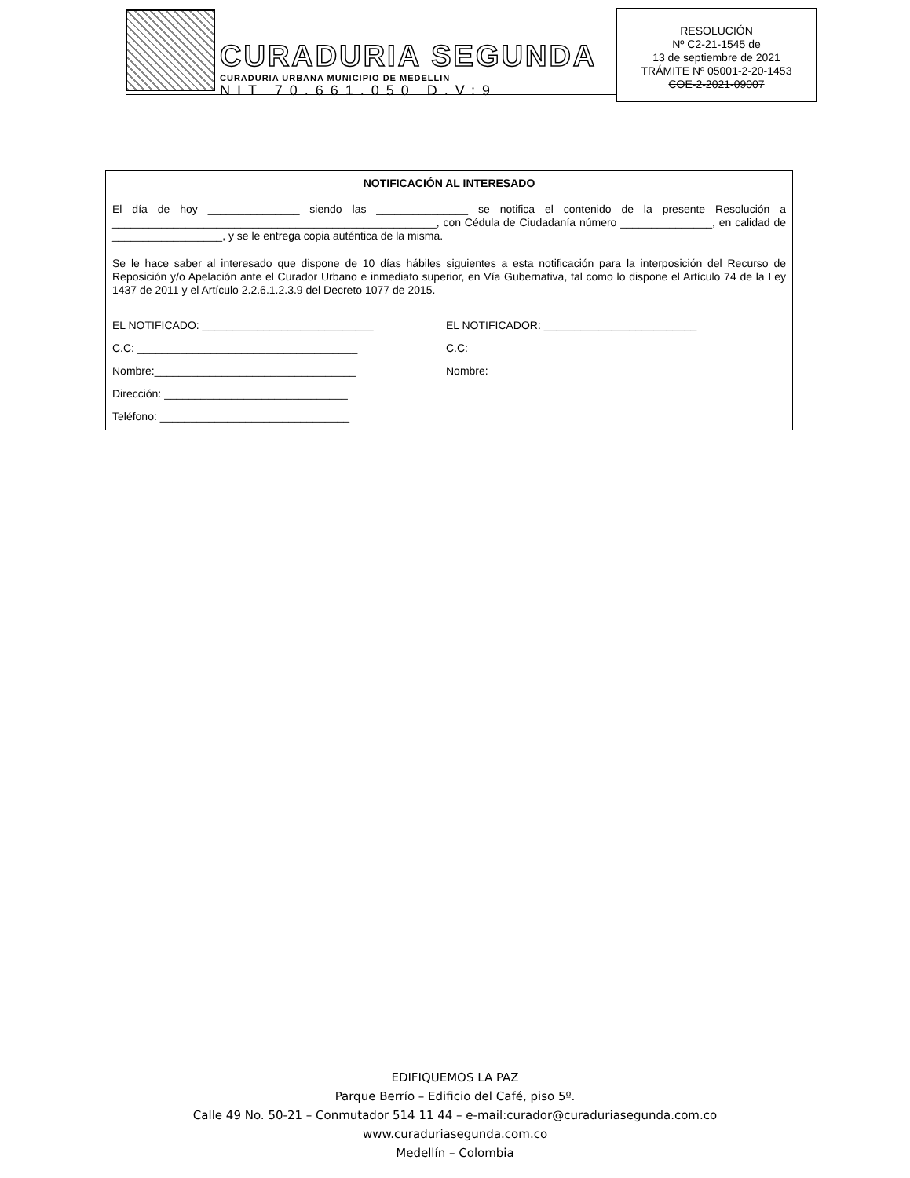CURADURIA SEGUNDA
CURADURIA URBANA MUNICIPIO DE MEDELLIN
NIT 70.661.050 D.V:9
RESOLUCIÓN
Nº C2-21-1545 de
13 de septiembre de 2021
TRÁMITE Nº 05001-2-20-1453
COE-2-2021-09007
NOTIFICACIÓN AL INTERESADO
El día de hoy _______________ siendo las _______________ se notifica el contenido de la presente Resolución a _____________________________________________________, con Cédula de Ciudadanía número _______________, en calidad de __________________, y se le entrega copia auténtica de la misma.
Se le hace saber al interesado que dispone de 10 días hábiles siguientes a esta notificación para la interposición del Recurso de Reposición y/o Apelación ante el Curador Urbano e inmediato superior, en Vía Gubernativa, tal como lo dispone el Artículo 74 de la Ley 1437 de 2011 y el Artículo 2.2.6.1.2.3.9 del Decreto 1077 de 2015.
EL NOTIFICADO: ____________________________ EL NOTIFICADOR: _________________________
C.C: ____________________________________ C.C:
Nombre:_________________________________ Nombre:
Dirección: ______________________________
Teléfono: _______________________________
EDIFIQUEMOS LA PAZ
Parque Berrío – Edificio del Café, piso 5º.
Calle 49 No. 50-21 – Conmutador 514 11 44 – e-mail:curador@curaduriasegunda.com.co
www.curaduriasegunda.com.co
Medellín – Colombia